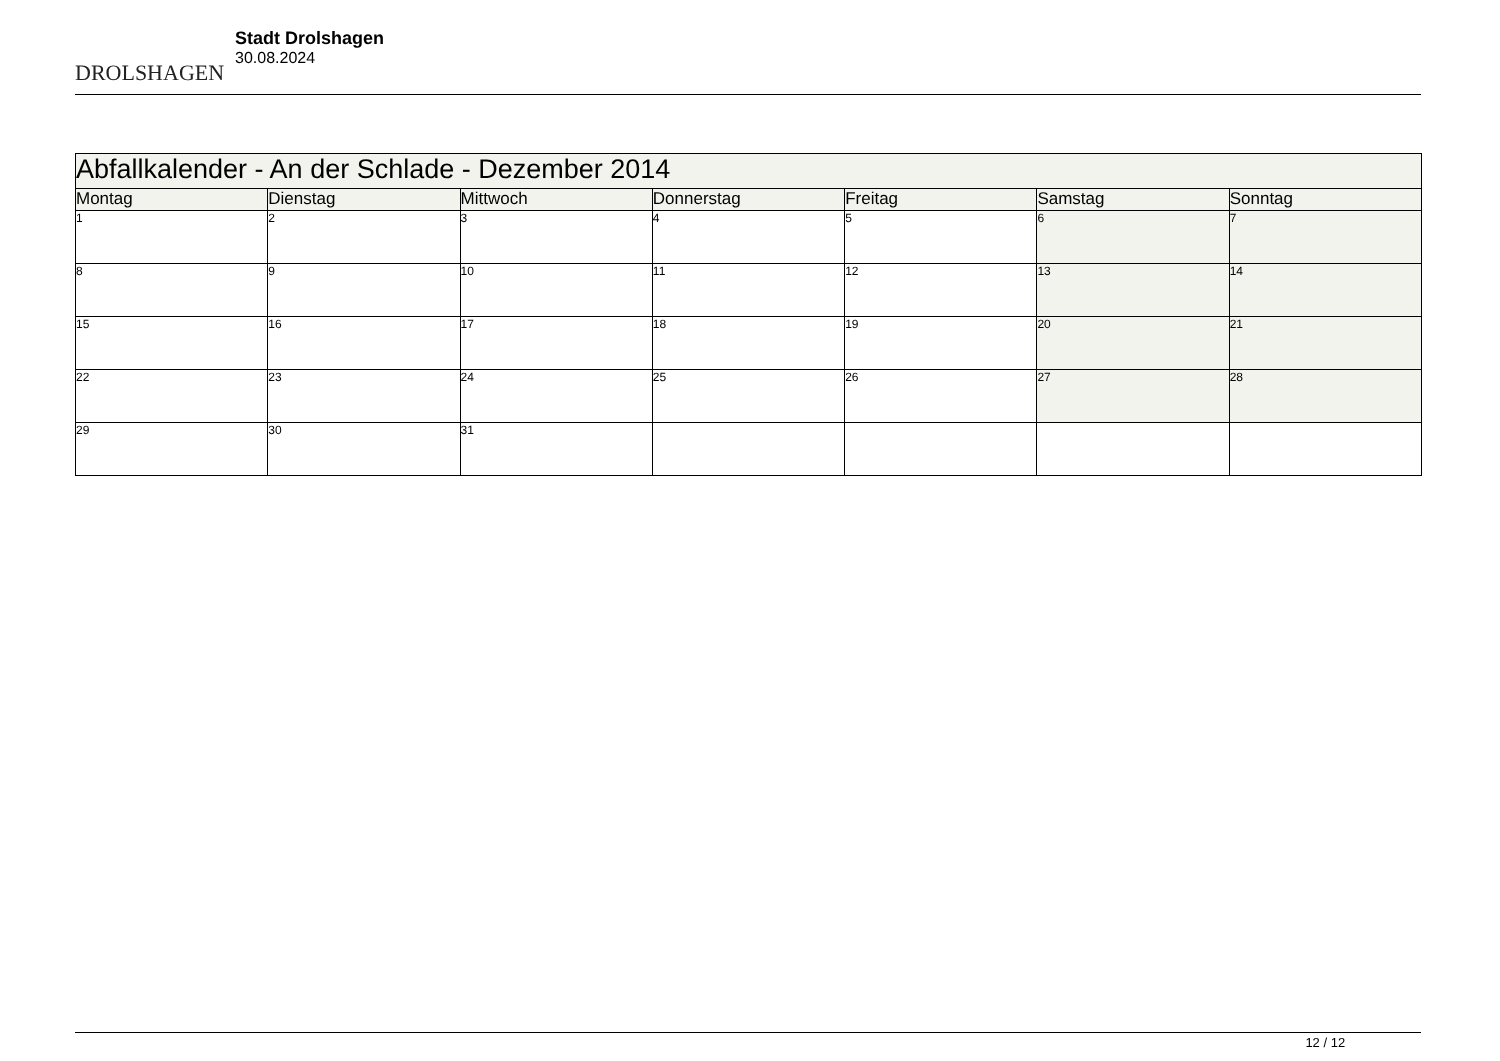DROLSHAGEN
Stadt Drolshagen
30.08.2024
| Abfallkalender - An der Schlade - Dezember 2014 | | | | | | |
| --- | --- | --- | --- | --- | --- | --- |
| Montag | Dienstag | Mittwoch | Donnerstag | Freitag | Samstag | Sonntag |
| 1 | 2 | 3 | 4 | 5 | 6 | 7 |
| 8 | 9 | 10 | 11 | 12 | 13 | 14 |
| 15 | 16 | 17 | 18 | 19 | 20 | 21 |
| 22 | 23 | 24 | 25 | 26 | 27 | 28 |
| 29 | 30 | 31 | | | | |
12 / 12